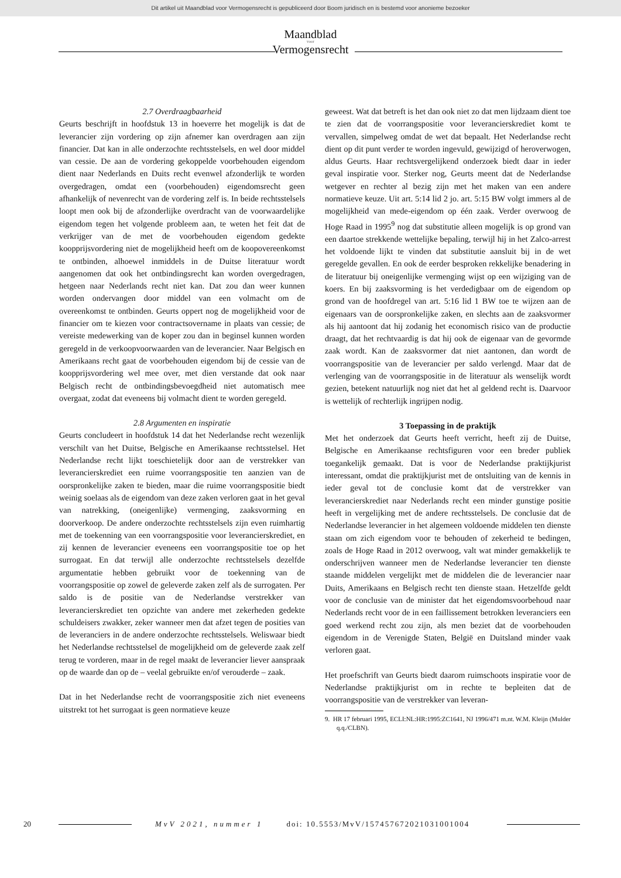Dit artikel uit Maandblad voor Vermogensrecht is gepubliceerd door Boom juridisch en is bestemd voor anonieme bezoeker
Maandblad
voor
Vermogensrecht
2.7 Overdraagbaarheid
Geurts beschrijft in hoofdstuk 13 in hoeverre het mogelijk is dat de leverancier zijn vordering op zijn afnemer kan overdragen aan zijn financier. Dat kan in alle onderzochte rechtsstelsels, en wel door middel van cessie. De aan de vordering gekoppelde voorbehouden eigendom dient naar Nederlands en Duits recht evenwel afzonderlijk te worden overgedragen, omdat een (voorbehouden) eigendomsrecht geen afhankelijk of nevenrecht van de vordering zelf is. In beide rechtsstelsels loopt men ook bij de afzonderlijke overdracht van de voorwaardelijke eigendom tegen het volgende probleem aan, te weten het feit dat de verkrijger van de met de voorbehouden eigendom gedekte koopprijsvordering niet de mogelijkheid heeft om de koopovereenkomst te ontbinden, alhoewel inmiddels in de Duitse literatuur wordt aangenomen dat ook het ontbindingsrecht kan worden overgedragen, hetgeen naar Nederlands recht niet kan. Dat zou dan weer kunnen worden ondervangen door middel van een volmacht om de overeenkomst te ontbinden. Geurts oppert nog de mogelijkheid voor de financier om te kiezen voor contractsovername in plaats van cessie; de vereiste medewerking van de koper zou dan in beginsel kunnen worden geregeld in de verkoopvoorwaarden van de leverancier. Naar Belgisch en Amerikaans recht gaat de voorbehouden eigendom bij de cessie van de koopprijsvordering wel mee over, met dien verstande dat ook naar Belgisch recht de ontbindingsbevoegdheid niet automatisch mee overgaat, zodat dat eveneens bij volmacht dient te worden geregeld.
2.8 Argumenten en inspiratie
Geurts concludeert in hoofdstuk 14 dat het Nederlandse recht wezenlijk verschilt van het Duitse, Belgische en Amerikaanse rechtsstelsel. Het Nederlandse recht lijkt toeschietelijk door aan de verstrekker van leverancierskrediet een ruime voorrangspositie ten aanzien van de oorspronkelijke zaken te bieden, maar die ruime voorrangspositie biedt weinig soelaas als de eigendom van deze zaken verloren gaat in het geval van natrekking, (oneigenlijke) vermenging, zaaksvorming en doorverkoop. De andere onderzochte rechtsstelsels zijn even ruimhartig met de toekenning van een voorrangspositie voor leverancierskrediet, en zij kennen de leverancier eveneens een voorrangspositie toe op het surrogaat. En dat terwijl alle onderzochte rechtsstelsels dezelfde argumentatie hebben gebruikt voor de toekenning van de voorrangspositie op zowel de geleverde zaken zelf als de surrogaten. Per saldo is de positie van de Nederlandse verstrekker van leverancierskrediet ten opzichte van andere met zekerheden gedekte schuldeisers zwakker, zeker wanneer men dat afzet tegen de posities van de leveranciers in de andere onderzochte rechtsstelsels. Weliswaar biedt het Nederlandse rechtsstelsel de mogelijkheid om de geleverde zaak zelf terug te vorderen, maar in de regel maakt de leverancier liever aanspraak op de waarde dan op de – veelal gebruikte en/of verouderde – zaak.
Dat in het Nederlandse recht de voorrangspositie zich niet eveneens uitstrekt tot het surrogaat is geen normatieve keuze
geweest. Wat dat betreft is het dan ook niet zo dat men lijdzaam dient toe te zien dat de voorrangspositie voor leverancierskrediet komt te vervallen, simpelweg omdat de wet dat bepaalt. Het Nederlandse recht dient op dit punt verder te worden ingevuld, gewijzigd of heroverwogen, aldus Geurts. Haar rechtsvergelijkend onderzoek biedt daar in ieder geval inspiratie voor. Sterker nog, Geurts meent dat de Nederlandse wetgever en rechter al bezig zijn met het maken van een andere normatieve keuze. Uit art. 5:14 lid 2 jo. art. 5:15 BW volgt immers al de mogelijkheid van mede-eigendom op één zaak. Verder overwoog de Hoge Raad in 1995<sup>9</sup> nog dat substitutie alleen mogelijk is op grond van een daartoe strekkende wettelijke bepaling, terwijl hij in het Zalco-arrest het voldoende lijkt te vinden dat substitutie aansluit bij in de wet geregelde gevallen. En ook de eerder besproken rekkelijke benadering in de literatuur bij oneigenlijke vermenging wijst op een wijziging van de koers. En bij zaaksvorming is het verdedigbaar om de eigendom op grond van de hoofdregel van art. 5:16 lid 1 BW toe te wijzen aan de eigenaars van de oorspronkelijke zaken, en slechts aan de zaaksvormer als hij aantoont dat hij zodanig het economisch risico van de productie draagt, dat het rechtvaardig is dat hij ook de eigenaar van de gevormde zaak wordt. Kan de zaaksvormer dat niet aantonen, dan wordt de voorrangspositie van de leverancier per saldo verlengd. Maar dat de verlenging van de voorrangspositie in de literatuur als wenselijk wordt gezien, betekent natuurlijk nog niet dat het al geldend recht is. Daarvoor is wettelijk of rechterlijk ingrijpen nodig.
3 Toepassing in de praktijk
Met het onderzoek dat Geurts heeft verricht, heeft zij de Duitse, Belgische en Amerikaanse rechtsfiguren voor een breder publiek toegankelijk gemaakt. Dat is voor de Nederlandse praktijkjurist interessant, omdat die praktijkjurist met de ontsluiting van de kennis in ieder geval tot de conclusie komt dat de verstrekker van leverancierskrediet naar Nederlands recht een minder gunstige positie heeft in vergelijking met de andere rechtsstelsels. De conclusie dat de Nederlandse leverancier in het algemeen voldoende middelen ten dienste staan om zich eigendom voor te behouden of zekerheid te bedingen, zoals de Hoge Raad in 2012 overwoog, valt wat minder gemakkelijk te onderschrijven wanneer men de Nederlandse leverancier ten dienste staande middelen vergelijkt met de middelen die de leverancier naar Duits, Amerikaans en Belgisch recht ten dienste staan. Hetzelfde geldt voor de conclusie van de minister dat het eigendomsvoorbehoud naar Nederlands recht voor de in een faillissement betrokken leveranciers een goed werkend recht zou zijn, als men beziet dat de voorbehouden eigendom in de Verenigde Staten, België en Duitsland minder vaak verloren gaat.
Het proefschrift van Geurts biedt daarom ruimschoots inspiratie voor de Nederlandse praktijkjurist om in rechte te bepleiten dat de voorrangspositie van de verstrekker van leveran-
9. HR 17 februari 1995, ECLI:NL:HR:1995:ZC1641, NJ 1996/471 m.nt. W.M. Kleijn (Mulder q.q./CLBN).
20 MvV 2021, nummer 1 doi: 10.5553/MvV/157457672021031001004